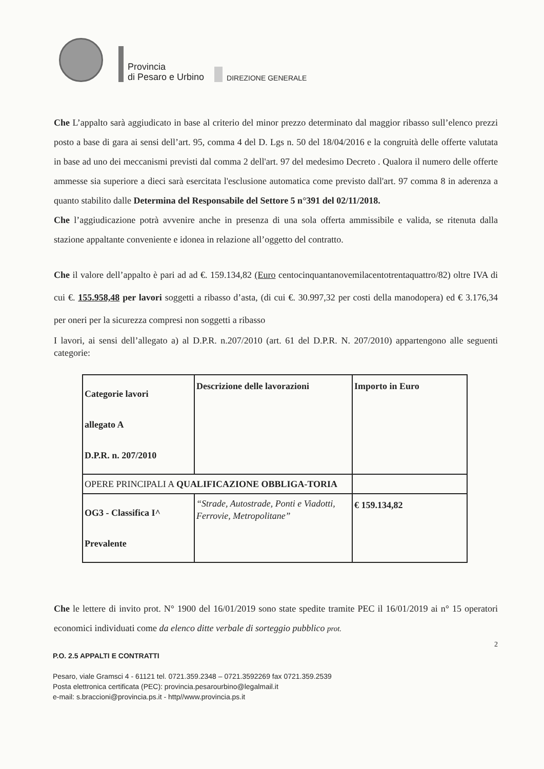Provincia
di Pesaro e Urbino
DIREZIONE GENERALE
Che L’appalto sarà aggiudicato in base al criterio del minor prezzo determinato dal maggior ribasso sull’elenco prezzi posto a base di gara ai sensi dell’art. 95, comma 4 del D. Lgs n. 50 del 18/04/2016 e la congruità delle offerte valutata in base ad uno dei meccanismi previsti dal comma 2 dell'art. 97 del medesimo Decreto . Qualora il numero delle offerte ammesse sia superiore a dieci sarà esercitata l'esclusione automatica come previsto dall'art. 97 comma 8 in aderenza a quanto stabilito dalle Determina del Responsabile del Settore 5 n°391 del 02/11/2018.
Che l’aggiudicazione potrà avvenire anche in presenza di una sola offerta ammissibile e valida, se ritenuta dalla stazione appaltante conveniente e idonea in relazione all’oggetto del contratto.
Che il valore dell’appalto è pari ad ad €. 159.134,82 (Euro centocinquantanovemilacentotrentaquattro/82) oltre IVA di cui €. 155.958,48 per lavori soggetti a ribasso d’asta, (di cui €. 30.997,32 per costi della manodopera) ed € 3.176,34 per oneri per la sicurezza compresi non soggetti a ribasso
I lavori, ai sensi dell’allegato a) al D.P.R. n.207/2010 (art. 61 del D.P.R. N. 207/2010) appartengono alle seguenti categorie:
| Categorie lavori allegato A D.P.R. n. 207/2010 | Descrizione delle lavorazioni | Importo in Euro |
| OPERE PRINCIPALI A QUALIFICAZIONE OBBLIGA-TORIA | | |
| OG3 - Classifica I^ Prevalente | “Strade, Autostrade, Ponti e Viadotti, Ferrovie, Metropolitane” | € 159.134,82 |
Che le lettere di invito prot. N° 1900 del 16/01/2019 sono state spedite tramite PEC il 16/01/2019 ai n° 15 operatori economici individuati come da elenco ditte verbale di sorteggio pubblico prot.
2
P.O. 2.5 APPALTI E CONTRATTI
Pesaro, viale Gramsci 4 - 61121 tel. 0721.359.2348 – 0721.3592269 fax 0721.359.2539
Posta elettronica certificata (PEC): provincia.pesarourbino@legalmail.it
e-mail: s.braccioni@provincia.ps.it - http//www.provincia.ps.it